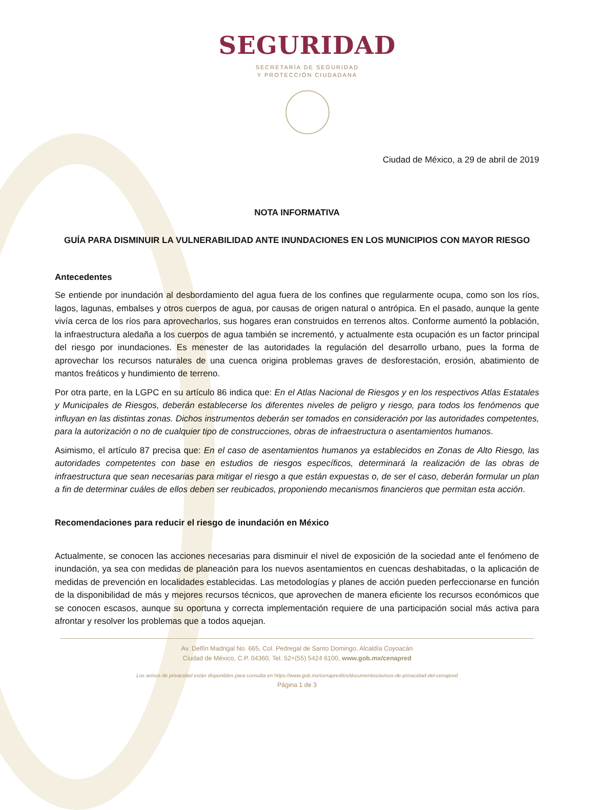SEGURIDAD
SECRETARÍA DE SEGURIDAD
Y PROTECCIÓN CIUDADANA
Ciudad de México, a 29 de abril de 2019
NOTA INFORMATIVA
GUÍA PARA DISMINUIR LA VULNERABILIDAD ANTE INUNDACIONES EN LOS MUNICIPIOS CON MAYOR RIESGO
Antecedentes
Se entiende por inundación al desbordamiento del agua fuera de los confines que regularmente ocupa, como son los ríos, lagos, lagunas, embalses y otros cuerpos de agua, por causas de origen natural o antrópica. En el pasado, aunque la gente vivía cerca de los ríos para aprovecharlos, sus hogares eran construidos en terrenos altos. Conforme aumentó la población, la infraestructura aledaña a los cuerpos de agua también se incrementó, y actualmente esta ocupación es un factor principal del riesgo por inundaciones. Es menester de las autoridades la regulación del desarrollo urbano, pues la forma de aprovechar los recursos naturales de una cuenca origina problemas graves de desforestación, erosión, abatimiento de mantos freáticos y hundimiento de terreno.
Por otra parte, en la LGPC en su artículo 86 indica que: En el Atlas Nacional de Riesgos y en los respectivos Atlas Estatales y Municipales de Riesgos, deberán establecerse los diferentes niveles de peligro y riesgo, para todos los fenómenos que influyan en las distintas zonas. Dichos instrumentos deberán ser tomados en consideración por las autoridades competentes, para la autorización o no de cualquier tipo de construcciones, obras de infraestructura o asentamientos humanos.
Asimismo, el artículo 87 precisa que: En el caso de asentamientos humanos ya establecidos en Zonas de Alto Riesgo, las autoridades competentes con base en estudios de riesgos específicos, determinará la realización de las obras de infraestructura que sean necesarias para mitigar el riesgo a que están expuestas o, de ser el caso, deberán formular un plan a fin de determinar cuáles de ellos deben ser reubicados, proponiendo mecanismos financieros que permitan esta acción.
Recomendaciones para reducir el riesgo de inundación en México
Actualmente, se conocen las acciones necesarias para disminuir el nivel de exposición de la sociedad ante el fenómeno de inundación, ya sea con medidas de planeación para los nuevos asentamientos en cuencas deshabitadas, o la aplicación de medidas de prevención en localidades establecidas. Las metodologías y planes de acción pueden perfeccionarse en función de la disponibilidad de más y mejores recursos técnicos, que aprovechen de manera eficiente los recursos económicos que se conocen escasos, aunque su oportuna y correcta implementación requiere de una participación social más activa para afrontar y resolver los problemas que a todos aquejan.
Av. Delfín Madrigal No. 665, Col. Pedregal de Santo Domingo, Alcaldía Coyoacán
Ciudad de México, C.P. 04360, Tel. 52+(55) 5424 6100, www.gob.mx/cenapred
Los avisos de privacidad están disponibles para consulta en https://www.gob.mx/cenapred/es/documentos/avisos-de-privacidad-del-cenapred
Página 1 de 3